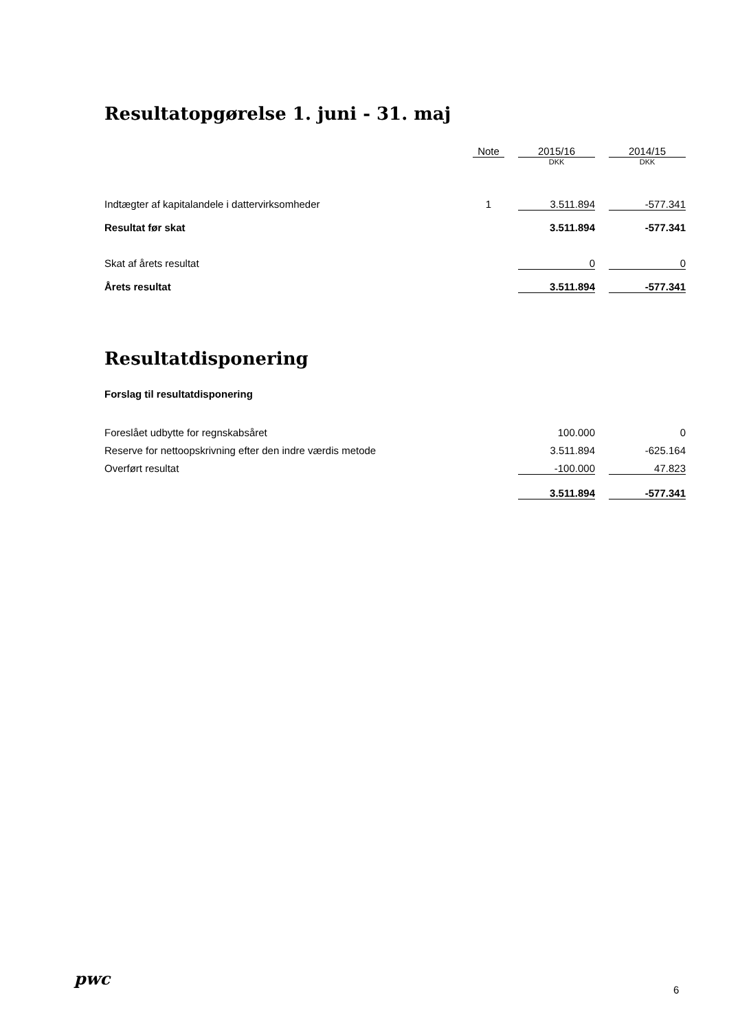Resultatopgørelse 1. juni - 31. maj
| | Note | | 2015/16 | | 2014/15 |
| | | | DKK | | DKK |
| Indtægter af kapitalandele i dattervirksomheder | 1 | | 3.511.894 | | -577.341 |
| Resultat før skat | | | 3.511.894 | | -577.341 |
| Skat af årets resultat | | | 0 | | 0 |
| Årets resultat | | | 3.511.894 | | -577.341 |
Resultatdisponering
Forslag til resultatdisponering
| Foreslået udbytte for regnskabsåret | 100.000 | | 0 |
| Reserve for nettoopskrivning efter den indre værdis metode | 3.511.894 | | -625.164 |
| Overført resultat | -100.000 | | 47.823 |
| | 3.511.894 | | -577.341 |
pwc
6